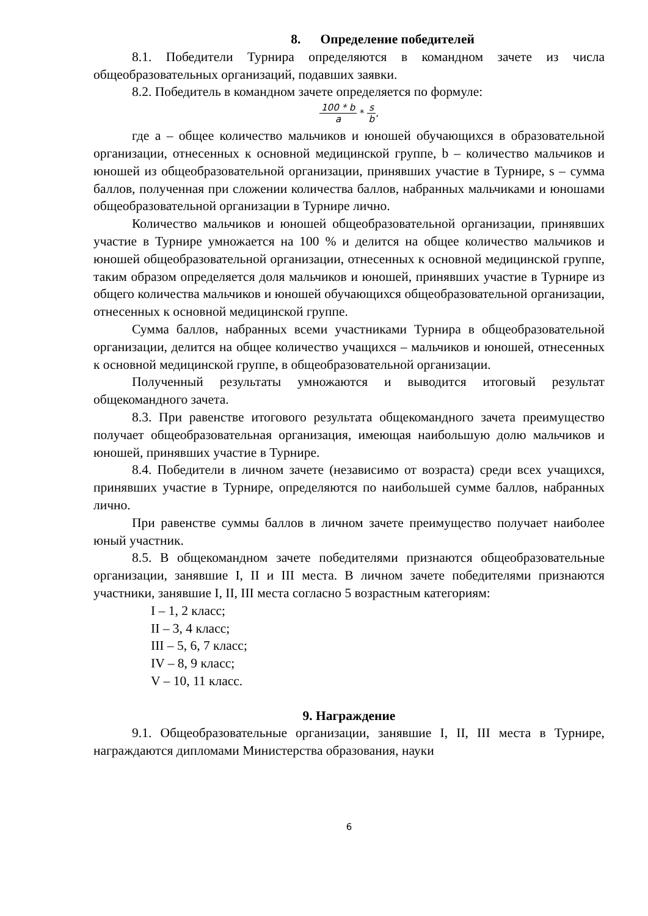8. Определение победителей
8.1. Победители Турнира определяются в командном зачете из числа общеобразовательных организаций, подавших заявки.
8.2. Победитель в командном зачете определяется по формуле:
100 * b a * s b,
где a – общее количество мальчиков и юношей обучающихся в образовательной организации, отнесенных к основной медицинской группе, b – количество мальчиков и юношей из общеобразовательной организации, принявших участие в Турнире, s – сумма баллов, полученная при сложении количества баллов, набранных мальчиками и юношами общеобразовательной организации в Турнире лично.
Количество мальчиков и юношей общеобразовательной организации, принявших участие в Турнире умножается на 100 % и делится на общее количество мальчиков и юношей общеобразовательной организации, отнесенных к основной медицинской группе, таким образом определяется доля мальчиков и юношей, принявших участие в Турнире из общего количества мальчиков и юношей обучающихся общеобразовательной организации, отнесенных к основной медицинской группе.
Сумма баллов, набранных всеми участниками Турнира в общеобразовательной организации, делится на общее количество учащихся – мальчиков и юношей, отнесенных к основной медицинской группе, в общеобразовательной организации.
Полученный результаты умножаются и выводится итоговый результат общекомандного зачета.
8.3. При равенстве итогового результата общекомандного зачета преимущество получает общеобразовательная организация, имеющая наибольшую долю мальчиков и юношей, принявших участие в Турнире.
8.4. Победители в личном зачете (независимо от возраста) среди всех учащихся, принявших участие в Турнире, определяются по наибольшей сумме баллов, набранных лично.
При равенстве суммы баллов в личном зачете преимущество получает наиболее юный участник.
8.5. В общекомандном зачете победителями признаются общеобразовательные организации, занявшие I, II и III места. В личном зачете победителями признаются участники, занявшие I, II, III места согласно 5 возрастным категориям:
I – 1, 2 класс;
II – 3, 4 класс;
III – 5, 6, 7 класс;
IV – 8, 9 класс;
V – 10, 11 класс.
9. Награждение
9.1. Общеобразовательные организации, занявшие I, II, III места в Турнире, награждаются дипломами Министерства образования, науки
6